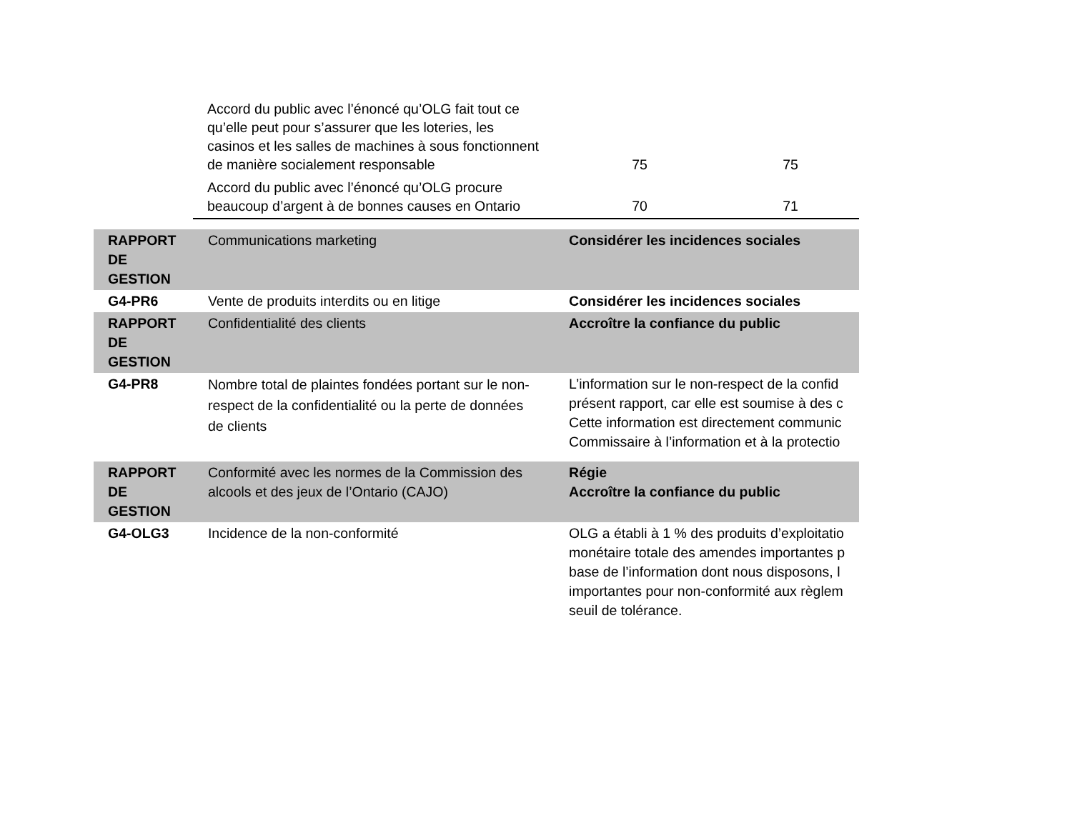| Accord du public avec l’énoncé qu’OLG fait tout ce qu’elle peut pour s’assurer que les loteries, les casinos et les salles de machines à sous fonctionnent de manière socialement responsable | 75 | 75 |
| Accord du public avec l’énoncé qu’OLG procure beaucoup d’argent à de bonnes causes en Ontario | 70 | 71 |
| RAPPORT DE GESTION | Communications marketing | Considérer les incidences sociales |
| G4-PR6 | Vente de produits interdits ou en litige | Considérer les incidences sociales |
| RAPPORT DE GESTION | Confidentialité des clients | Accroître la confiance du public |
| G4-PR8 | Nombre total de plaintes fondées portant sur le non-respect de la confidentialité ou la perte de données de clients | L’information sur le non-respect de la confid présent rapport, car elle est soumise à des c Cette information est directement communic Commissaire à l’information et à la protectio |
| RAPPORT DE GESTION | Conformité avec les normes de la Commission des alcools et des jeux de l’Ontario (CAJO) | Régie Accroître la confiance du public |
| G4-OLG3 | Incidence de la non-conformité | OLG a établi à 1 % des produits d’exploitatio monétaire totale des amendes importantes p base de l’information dont nous disposons, l importantes pour non-conformité aux règlem seuil de tolérance. |